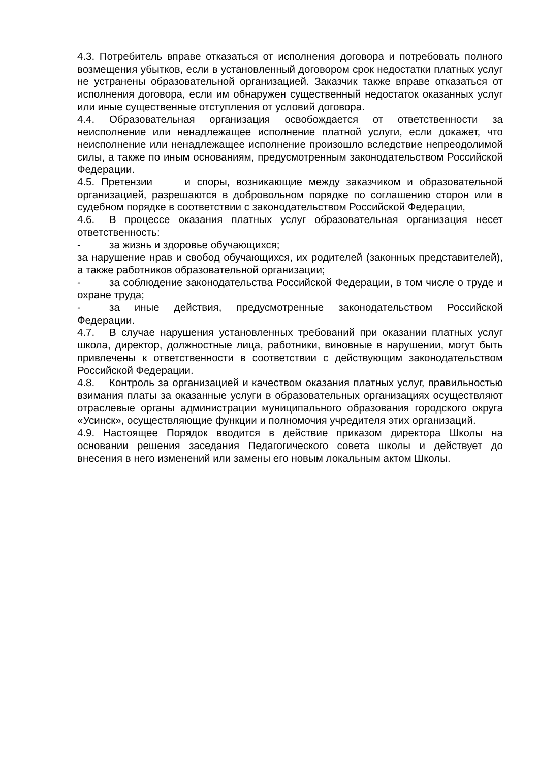4.3. Потребитель вправе отказаться от исполнения договора и потребовать полного возмещения убытков, если в установленный договором срок недостатки платных услуг не устранены образовательной организацией. Заказчик также вправе отказаться от исполнения договора, если им обнаружен существенный недостаток оказанных услуг или иные существенные отступления от условий договора.
4.4. Образовательная организация освобождается от ответственности за неисполнение или ненадлежащее исполнение платной услуги, если докажет, что неисполнение или ненадлежащее исполнение произошло вследствие непреодолимой силы, а также по иным основаниям, предусмотренным законодательством Российской Федерации.
4.5. Претензии и споры, возникающие между заказчиком и образовательной организацией, разрешаются в добровольном порядке по соглашению сторон или в судебном порядке в соответствии с законодательством Российской Федерации,
4.6. В процессе оказания платных услуг образовательная организация несет ответственность:
- за жизнь и здоровье обучающихся;
за нарушение нрав и свобод обучающихся, их родителей (законных представителей), а также работников образовательной организации;
- за соблюдение законодательства Российской Федерации, в том числе о труде и охране труда;
- за иные действия, предусмотренные законодательством Российской Федерации.
4.7. В случае нарушения установленных требований при оказании платных услуг школа, директор, должностные лица, работники, виновные в нарушении, могут быть привлечены к ответственности в соответствии с действующим законодательством Российской Федерации.
4.8. Контроль за организацией и качеством оказания платных услуг, правильностью взимания платы за оказанные услуги в образовательных организациях осуществляют отраслевые органы администрации муниципального образования городского округа «Усинск», осуществляющие функции и полномочия учредителя этих организаций.
4.9. Настоящее Порядок вводится в действие приказом директора Школы на основании решения заседания Педагогического совета школы и действует до внесения в него изменений или замены его новым локальным актом Школы.